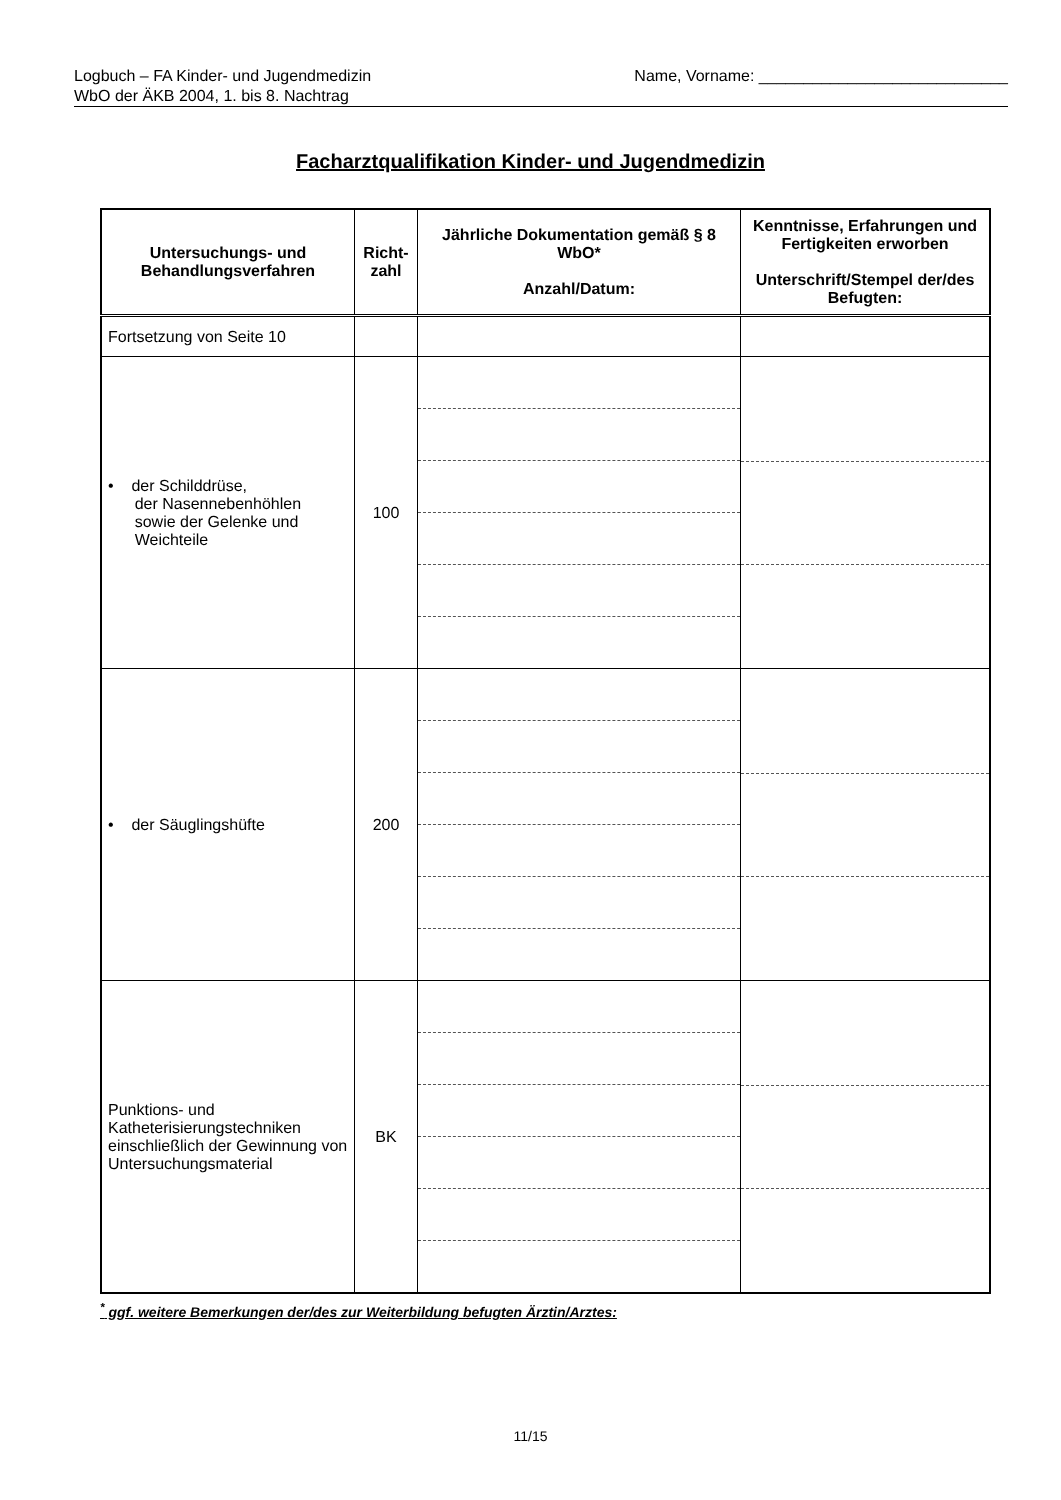Logbuch – FA Kinder- und Jugendmedizin
WbO der ÄKB 2004, 1. bis 8. Nachtrag
Name, Vorname: ____________________________
Facharztqualifikation Kinder- und Jugendmedizin
| Untersuchungs- und Behandlungsverfahren | Richt- zahl | Jährliche Dokumentation gemäß § 8 WbO* Anzahl/Datum: | Kenntnisse, Erfahrungen und Fertigkeiten erworben Unterschrift/Stempel der/des Befugten: |
| --- | --- | --- | --- |
| Fortsetzung von Seite 10 | | | |
| • der Schilddrüse, der Nasennebenhöhlen sowie der Gelenke und Weichteile | 100 | | |
| • der Säuglingshüfte | 200 | | |
| Punktions- und Katheterisierungstechniken einschließlich der Gewinnung von Untersuchungsmaterial | BK | | |
<sup>*</sup> ggf. weitere Bemerkungen der/des zur Weiterbildung befugten Ärztin/Arztes:
11/15